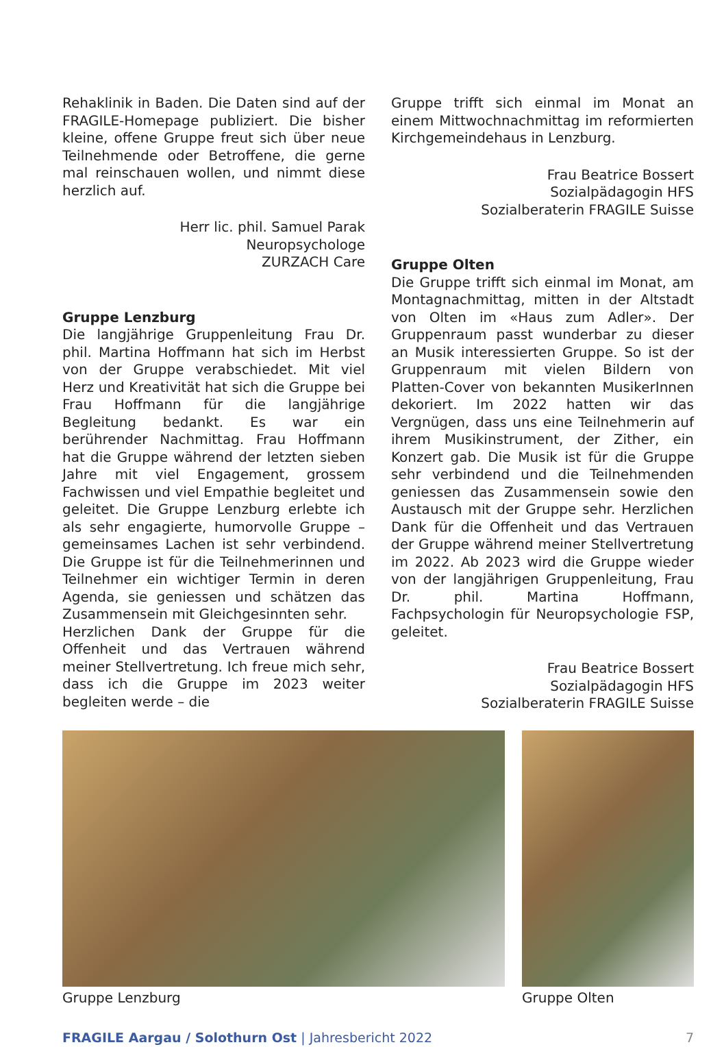Rehaklinik in Baden. Die Daten sind auf der FRAGILE-Homepage publiziert. Die bisher kleine, offene Gruppe freut sich über neue Teilnehmende oder Betroffene, die gerne mal reinschauen wollen, und nimmt diese herzlich auf.
Herr lic. phil. Samuel Parak
Neuropsychologe
ZURZACH Care
Gruppe Lenzburg
Die langjährige Gruppenleitung Frau Dr. phil. Martina Hoffmann hat sich im Herbst von der Gruppe verabschiedet. Mit viel Herz und Kreativität hat sich die Gruppe bei Frau Hoffmann für die langjährige Begleitung bedankt. Es war ein berührender Nachmittag. Frau Hoffmann hat die Gruppe während der letzten sieben Jahre mit viel Engagement, grossem Fachwissen und viel Empathie begleitet und geleitet. Die Gruppe Lenzburg erlebte ich als sehr engagierte, humorvolle Gruppe – gemeinsames Lachen ist sehr verbindend. Die Gruppe ist für die Teilnehmerinnen und Teilnehmer ein wichtiger Termin in deren Agenda, sie geniessen und schätzen das Zusammensein mit Gleichgesinnten sehr.
Herzlichen Dank der Gruppe für die Offenheit und das Vertrauen während meiner Stellvertretung. Ich freue mich sehr, dass ich die Gruppe im 2023 weiter begleiten werde – die
Gruppe trifft sich einmal im Monat an einem Mittwochnachmittag im reformierten Kirchgemeindehaus in Lenzburg.
Frau Beatrice Bossert
Sozialpädagogin HFS
Sozialberaterin FRAGILE Suisse
Gruppe Olten
Die Gruppe trifft sich einmal im Monat, am Montagnachmittag, mitten in der Altstadt von Olten im «Haus zum Adler». Der Gruppenraum passt wunderbar zu dieser an Musik interessierten Gruppe. So ist der Gruppenraum mit vielen Bildern von Platten-Cover von bekannten MusikerInnen dekoriert. Im 2022 hatten wir das Vergnügen, dass uns eine Teilnehmerin auf ihrem Musikinstrument, der Zither, ein Konzert gab. Die Musik ist für die Gruppe sehr verbindend und die Teilnehmenden geniessen das Zusammensein sowie den Austausch mit der Gruppe sehr. Herzlichen Dank für die Offenheit und das Vertrauen der Gruppe während meiner Stellvertretung im 2022. Ab 2023 wird die Gruppe wieder von der langjährigen Gruppenleitung, Frau Dr. phil. Martina Hoffmann, Fachpsychologin für Neuropsychologie FSP, geleitet.
Frau Beatrice Bossert
Sozialpädagogin HFS
Sozialberaterin FRAGILE Suisse
Gruppe Lenzburg Gruppe Olten
FRAGILE Aargau / Solothurn Ost | Jahresbericht 2022 7